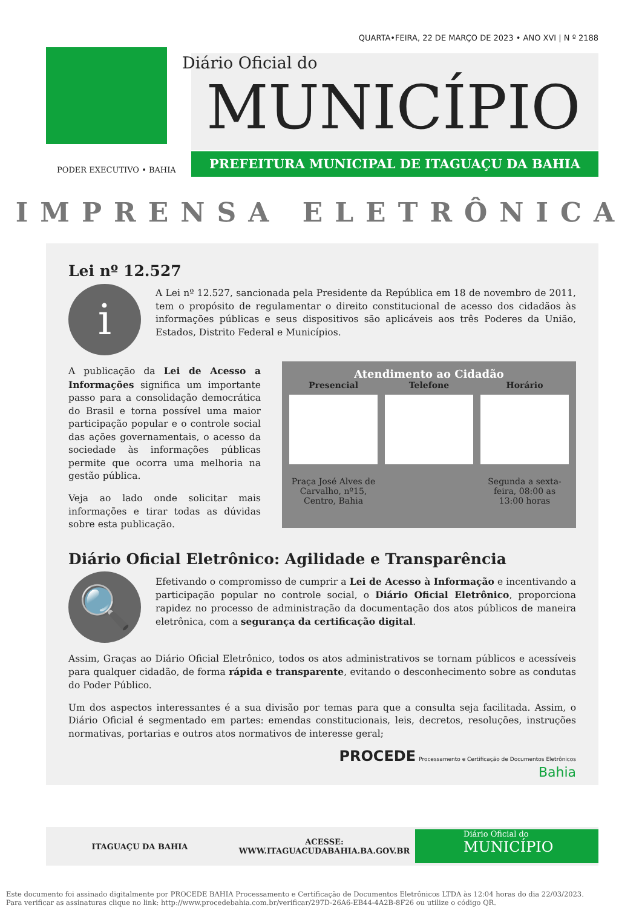QUARTA•FEIRA, 22 DE MARÇO DE 2023 • ANO XVI | N º 2188
Diário Oficial do
MUNICÍPIO
PREFEITURA MUNICIPAL DE ITAGUAÇU DA BAHIA
PODER EXECUTIVO • BAHIA
IMPRENSA ELETRÔNICA
Lei nº 12.527
i
A Lei nº 12.527, sancionada pela Presidente da República em 18 de novembro de 2011, tem o propósito de regulamentar o direito constitucional de acesso dos cidadãos às informações públicas e seus dispositivos são aplicáveis aos três Poderes da União, Estados, Distrito Federal e Municípios.
Atendimento ao Cidadão
Presencial
Praça José Alves de Carvalho, nº15, Centro, Bahia
Telefone Horário
Segunda a sexta-feira, 08:00 as 13:00 horas
A publicação da Lei de Acesso a Informações significa um importante passo para a consolidação democrática do Brasil e torna possível uma maior participação popular e o controle social das ações governamentais, o acesso da sociedade às informações públicas permite que ocorra uma melhoria na gestão pública.
Veja ao lado onde solicitar mais informações e tirar todas as dúvidas sobre esta publicação.
Diário Oficial Eletrônico: Agilidade e Transparência
🔍
Efetivando o compromisso de cumprir a Lei de Acesso à Informação e incentivando a participação popular no controle social, o Diário Oficial Eletrônico, proporciona rapidez no processo de administração da documentação dos atos públicos de maneira eletrônica, com a segurança da certificação digital.
Assim, Graças ao Diário Oficial Eletrônico, todos os atos administrativos se tornam públicos e acessíveis para qualquer cidadão, de forma rápida e transparente, evitando o desconhecimento sobre as condutas do Poder Público.
Um dos aspectos interessantes é a sua divisão por temas para que a consulta seja facilitada. Assim, o Diário Oficial é segmentado em partes: emendas constitucionais, leis, decretos, resoluções, instruções normativas, portarias e outros atos normativos de interesse geral;
PROCEDE Processamento e Certificação de Documentos Eletrônicos
Bahia
ITAGUAÇU DA BAHIA
ACESSE:
WWW.ITAGUACUDABAHIA.BA.GOV.BR
Diário Oficial do
MUNICÍPIO
Este documento foi assinado digitalmente por PROCEDE BAHIA Processamento e Certificação de Documentos Eletrônicos LTDA às 12:04 horas do dia 22/03/2023.
Para verificar as assinaturas clique no link: http://www.procedebahia.com.br/verificar/297D-26A6-EB44-4A2B-8F26 ou utilize o código QR.